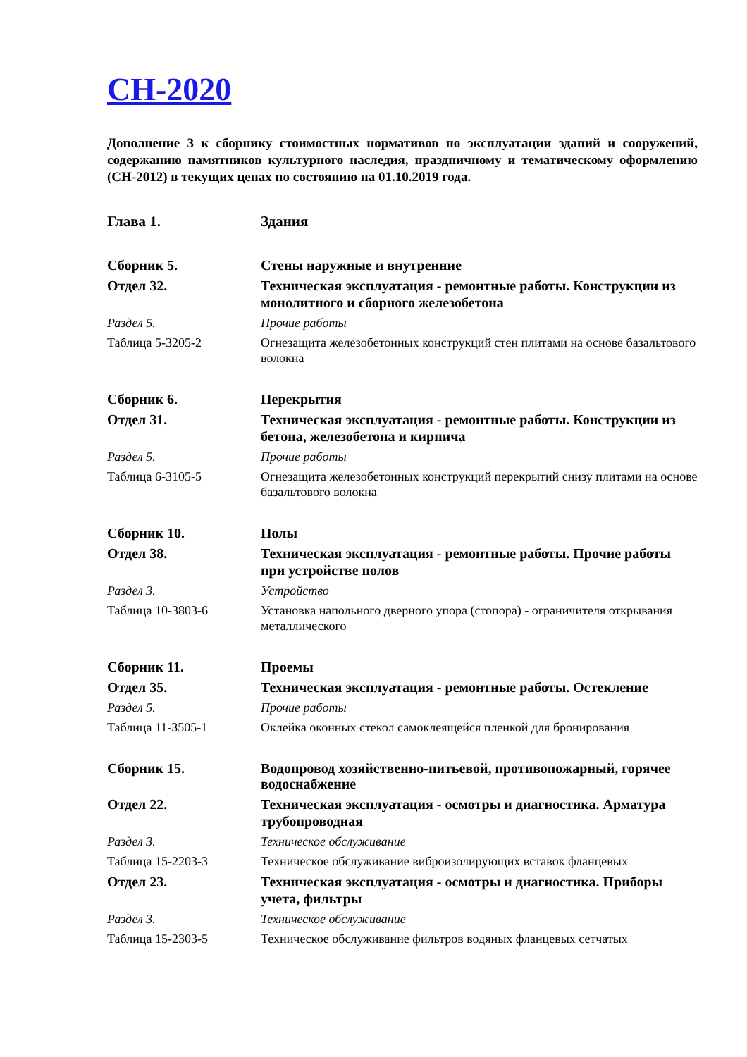СН-2020
Дополнение 3 к сборнику стоимостных нормативов по эксплуатации зданий и сооружений, содержанию памятников культурного наследия, праздничному и тематическому оформлению (СН-2012) в текущих ценах по состоянию на 01.10.2019 года.
| Глава 1. | Здания |
| Сборник 5. | Стены наружные и внутренние |
| Отдел 32. | Техническая эксплуатация - ремонтные работы. Конструкции из монолитного и сборного железобетона |
| Раздел 5. | Прочие работы |
| Таблица 5-3205-2 | Огнезащита железобетонных конструкций стен плитами на основе базальтового волокна |
| Сборник 6. | Перекрытия |
| Отдел 31. | Техническая эксплуатация - ремонтные работы. Конструкции из бетона, железобетона и кирпича |
| Раздел 5. | Прочие работы |
| Таблица 6-3105-5 | Огнезащита железобетонных конструкций перекрытий снизу плитами на основе базальтового волокна |
| Сборник 10. | Полы |
| Отдел 38. | Техническая эксплуатация - ремонтные работы. Прочие работы при устройстве полов |
| Раздел 3. | Устройство |
| Таблица 10-3803-6 | Установка напольного дверного упора (стопора) - ограничителя открывания металлического |
| Сборник 11. | Проемы |
| Отдел 35. | Техническая эксплуатация - ремонтные работы. Остекление |
| Раздел 5. | Прочие работы |
| Таблица 11-3505-1 | Оклейка оконных стекол самоклеящейся пленкой для бронирования |
| Сборник 15. | Водопровод хозяйственно-питьевой, противопожарный, горячее водоснабжение |
| Отдел 22. | Техническая эксплуатация - осмотры и диагностика. Арматура трубопроводная |
| Раздел 3. | Техническое обслуживание |
| Таблица 15-2203-3 | Техническое обслуживание виброизолирующих вставок фланцевых |
| Отдел 23. | Техническая эксплуатация - осмотры и диагностика. Приборы учета, фильтры |
| Раздел 3. | Техническое обслуживание |
| Таблица 15-2303-5 | Техническое обслуживание фильтров водяных фланцевых сетчатых |